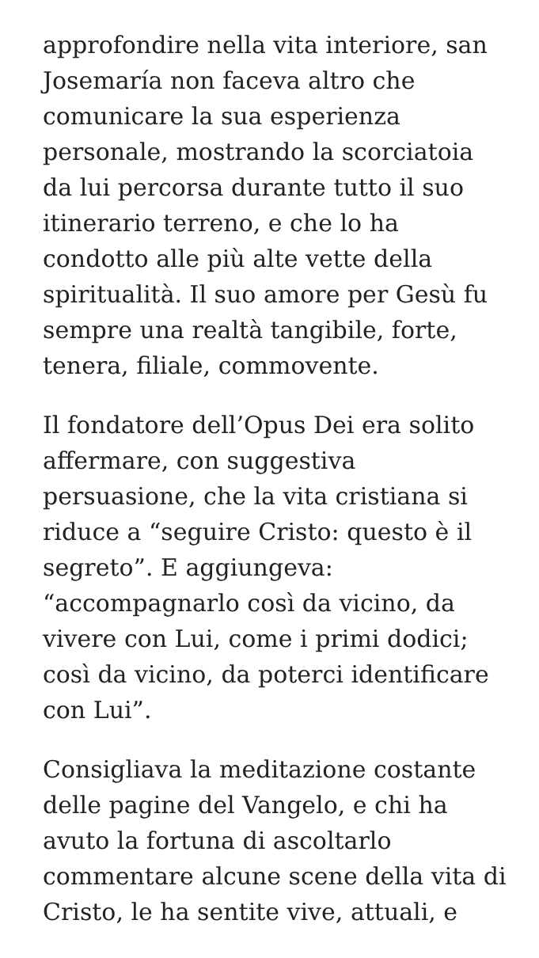approfondire nella vita interiore, san Josemaría non faceva altro che comunicare la sua esperienza personale, mostrando la scorciatoia da lui percorsa durante tutto il suo itinerario terreno, e che lo ha condotto alle più alte vette della spiritualità. Il suo amore per Gesù fu sempre una realtà tangibile, forte, tenera, filiale, commovente.
Il fondatore dell’Opus Dei era solito affermare, con suggestiva persuasione, che la vita cristiana si riduce a “seguire Cristo: questo è il segreto”. E aggiungeva: “accompagnarlo così da vicino, da vivere con Lui, come i primi dodici; così da vicino, da poterci identificare con Lui”.
Consigliava la meditazione costante delle pagine del Vangelo, e chi ha avuto la fortuna di ascoltarlo commentare alcune scene della vita di Cristo, le ha sentite vive, attuali, e